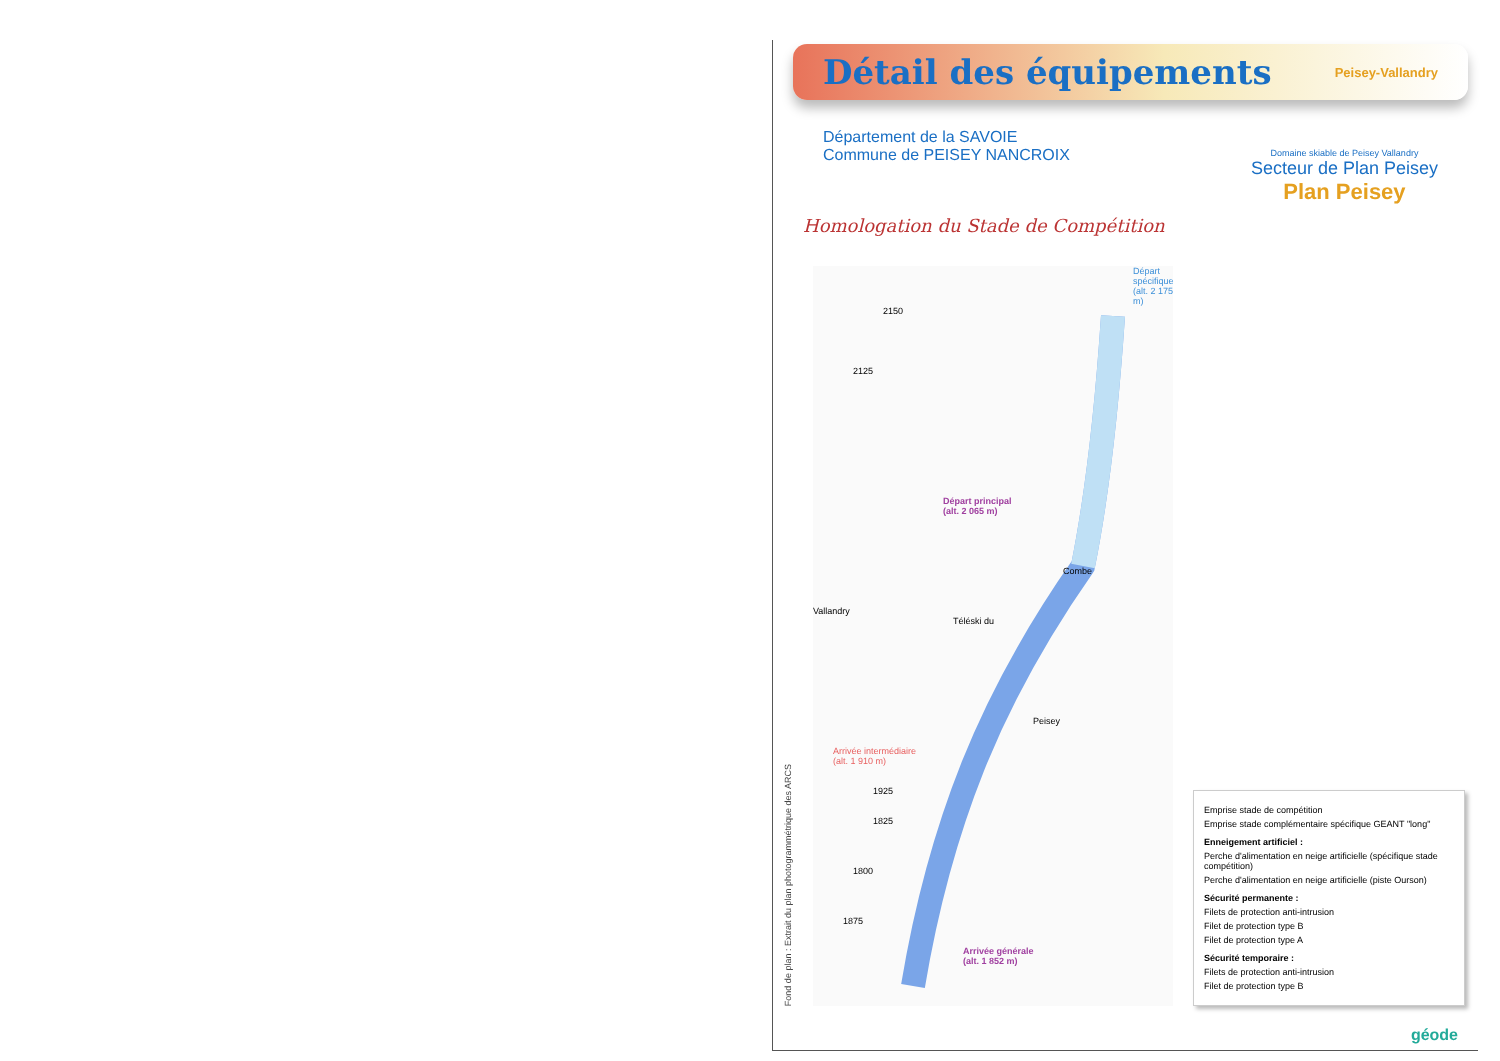Détail des équipements
Peisey-Vallandry
Département de la SAVOIE
Commune de PEISEY NANCROIX
Domaine skiable de Peisey Vallandry
Secteur de Plan Peisey
Plan Peisey
Homologation du Stade de Compétition
Fond de plan : Extrait du plan photogrammétrique des ARCS
Départ spécifique
(alt. 2 175 m)
Départ principal
(alt. 2 065 m)
Arrivée intermédiaire
(alt. 1 910 m)
Arrivée générale
(alt. 1 852 m)
2150
2125
Combe
Peisey
Téléski du
Vallandry
1925
1825
1800
1875
Emprise stade de compétition
Emprise stade complémentaire spécifique GEANT "long"
Enneigement artificiel :
Perche d'alimentation en neige artificielle (spécifique stade compétition)
Perche d'alimentation en neige artificielle (piste Ourson)
Sécurité permanente :
Filets de protection anti-intrusion
Filet de protection type B
Filet de protection type A
Sécurité temporaire :
Filets de protection anti-intrusion
Filet de protection type B
géode